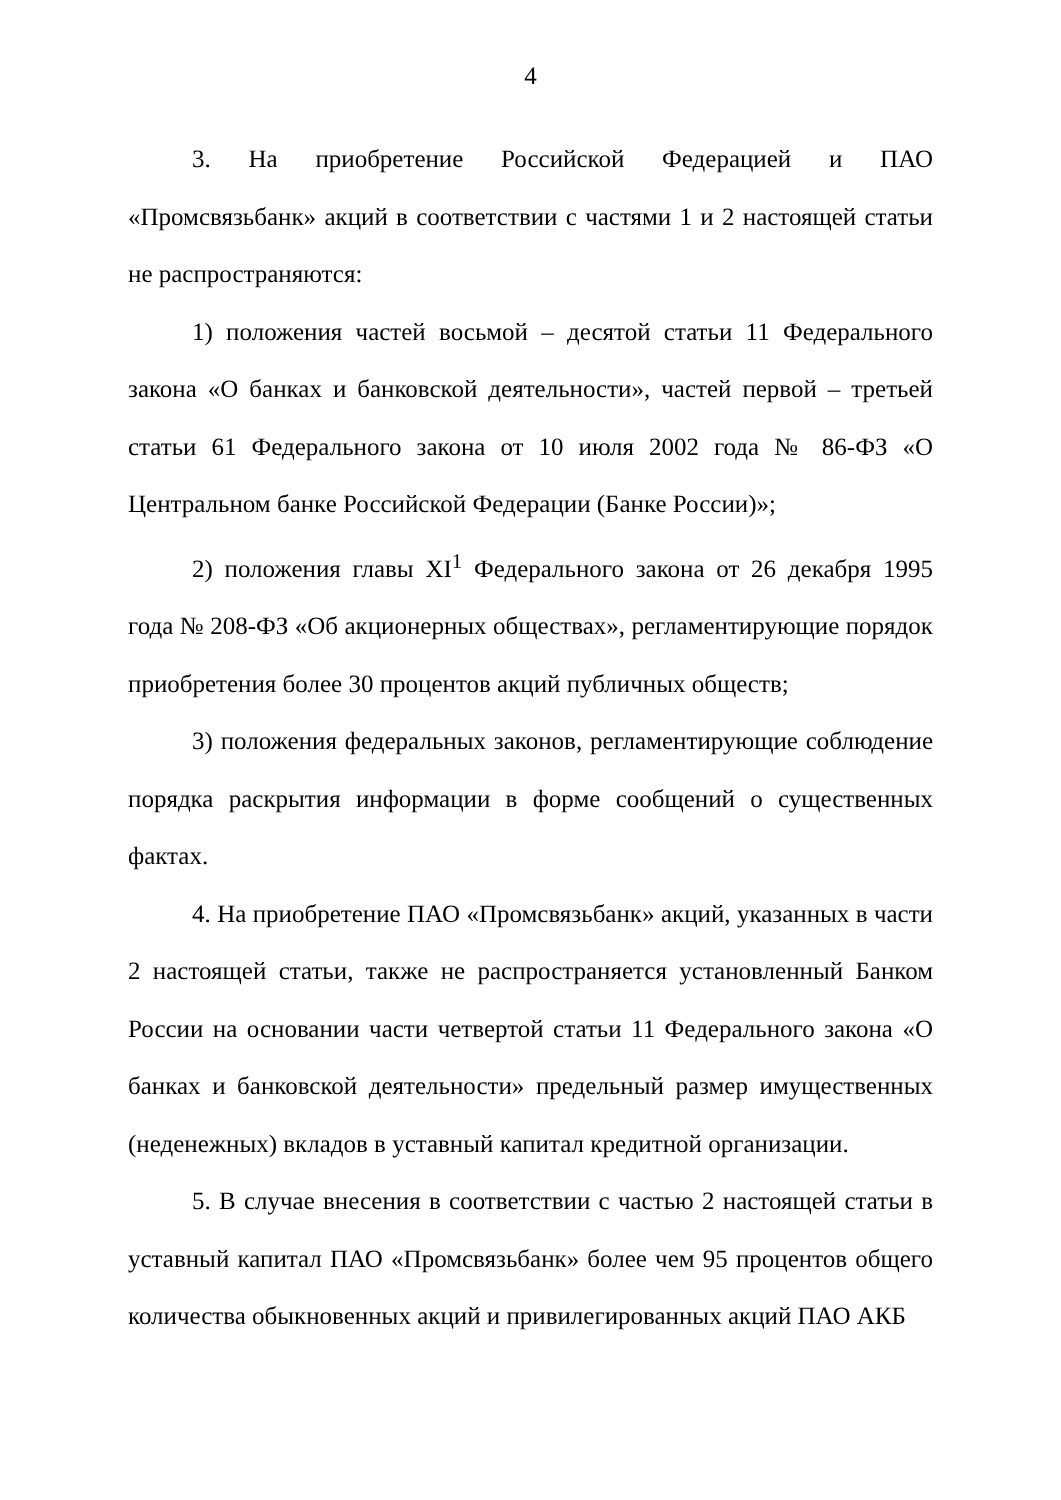4
3. На приобретение Российской Федерацией и ПАО «Промсвязьбанк» акций в соответствии с частями 1 и 2 настоящей статьи не распространяются:
1) положения частей восьмой – десятой статьи 11 Федерального закона «О банках и банковской деятельности», частей первой – третьей статьи 61 Федерального закона от 10 июля 2002 года № 86-ФЗ «О Центральном банке Российской Федерации (Банке России)»;
2) положения главы XI<sup>1</sup> Федерального закона от 26 декабря 1995 года № 208-ФЗ «Об акционерных обществах», регламентирующие порядок приобретения более 30 процентов акций публичных обществ;
3) положения федеральных законов, регламентирующие соблюдение порядка раскрытия информации в форме сообщений о существенных фактах.
4. На приобретение ПАО «Промсвязьбанк» акций, указанных в части 2 настоящей статьи, также не распространяется установленный Банком России на основании части четвертой статьи 11 Федерального закона «О банках и банковской деятельности» предельный размер имущественных (неденежных) вкладов в уставный капитал кредитной организации.
5. В случае внесения в соответствии с частью 2 настоящей статьи в уставный капитал ПАО «Промсвязьбанк» более чем 95 процентов общего количества обыкновенных акций и привилегированных акций ПАО АКБ